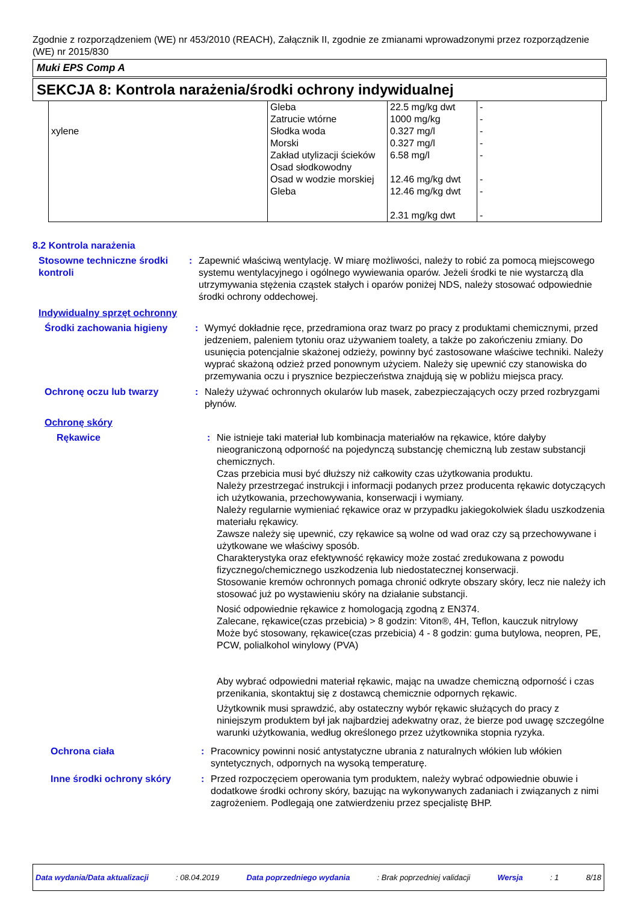Zgodnie z rozporządzeniem (WE) nr 453/2010 (REACH), Załącznik II, zgodnie ze zmianami wprowadzonymi przez rozporządzenie (WE) nr 2015/830
Muki EPS Comp A
SEKCJA 8: Kontrola narażenia/środki ochrony indywidualnej
| xylene | Gleba Zatrucie wtórne Słodka woda Morski Zakład utylizacji ścieków Osad słodkowodny Osad w wodzie morskiej Gleba | 22.5 mg/kg dwt 1000 mg/kg 0.327 mg/l 0.327 mg/l 6.58 mg/l 12.46 mg/kg dwt 12.46 mg/kg dwt 2.31 mg/kg dwt | - - - - - - - - |
8.2 Kontrola narażenia
Stosowne techniczne środki kontroli
: Zapewnić właściwą wentylację. W miarę możliwości, należy to robić za pomocą miejscowego systemu wentylacyjnego i ogólnego wywiewania oparów. Jeżeli środki te nie wystarczą dla utrzymywania stężenia cząstek stałych i oparów poniżej NDS, należy stosować odpowiednie środki ochrony oddechowej.
Indywidualny sprzęt ochronny
Środki zachowania higieny : Wymyć dokładnie ręce, przedramiona oraz twarz po pracy z produktami chemicznymi, przed jedzeniem, paleniem tytoniu oraz używaniem toalety, a także po zakończeniu zmiany. Do usunięcia potencjalnie skażonej odzieży, powinny być zastosowane właściwe techniki. Należy wyprać skażoną odzież przed ponownym użyciem. Należy się upewnić czy stanowiska do przemywania oczu i prysznice bezpieczeństwa znajdują się w pobliżu miejsca pracy.
Ochronę oczu lub twarzy : Należy używać ochronnych okularów lub masek, zabezpieczających oczy przed rozbryzgami płynów.
Ochronę skóry
Rękawice : Nie istnieje taki materiał lub kombinacja materiałów na rękawice, które dałyby nieograniczoną odporność na pojedynczą substancję chemiczną lub zestaw substancji chemicznych.
Czas przebicia musi być dłuższy niż całkowity czas użytkowania produktu.
Należy przestrzegać instrukcji i informacji podanych przez producenta rękawic dotyczących ich użytkowania, przechowywania, konserwacji i wymiany.
Należy regularnie wymieniać rękawice oraz w przypadku jakiegokolwiek śladu uszkodzenia materiału rękawicy.
Zawsze należy się upewnić, czy rękawice są wolne od wad oraz czy są przechowywane i użytkowane we właściwy sposób.
Charakterystyka oraz efektywność rękawicy może zostać zredukowana z powodu fizycznego/chemicznego uszkodzenia lub niedostatecznej konserwacji.
Stosowanie kremów ochronnych pomaga chronić odkryte obszary skóry, lecz nie należy ich stosować już po wystawieniu skóry na działanie substancji.
Nosić odpowiednie rękawice z homologacją zgodną z EN374.
Zalecane, rękawice(czas przebicia) > 8 godzin: Viton®, 4H, Teflon, kauczuk nitrylowy
Może być stosowany, rękawice(czas przebicia) 4 - 8 godzin: guma butylowa, neopren, PE, PCW, polialkohol winylowy (PVA)
Aby wybrać odpowiedni materiał rękawic, mając na uwadze chemiczną odporność i czas przenikania, skontaktuj się z dostawcą chemicznie odpornych rękawic.
Użytkownik musi sprawdzić, aby ostateczny wybór rękawic służących do pracy z niniejszym produktem był jak najbardziej adekwatny oraz, że bierze pod uwagę szczególne warunki użytkowania, według określonego przez użytkownika stopnia ryzyka.
Ochrona ciała : Pracownicy powinni nosić antystatyczne ubrania z naturalnych włókien lub włókien syntetycznych, odpornych na wysoką temperaturę.
Inne środki ochrony skóry : Przed rozpoczęciem operowania tym produktem, należy wybrać odpowiednie obuwie i dodatkowe środki ochrony skóry, bazując na wykonywanych zadaniach i związanych z nimi zagrożeniem. Podlegają one zatwierdzeniu przez specjalistę BHP.
Data wydania/Data aktualizacji : 08.04.2019 Data poprzedniego wydania : Brak poprzedniej validacji Wersja : 1 8/18